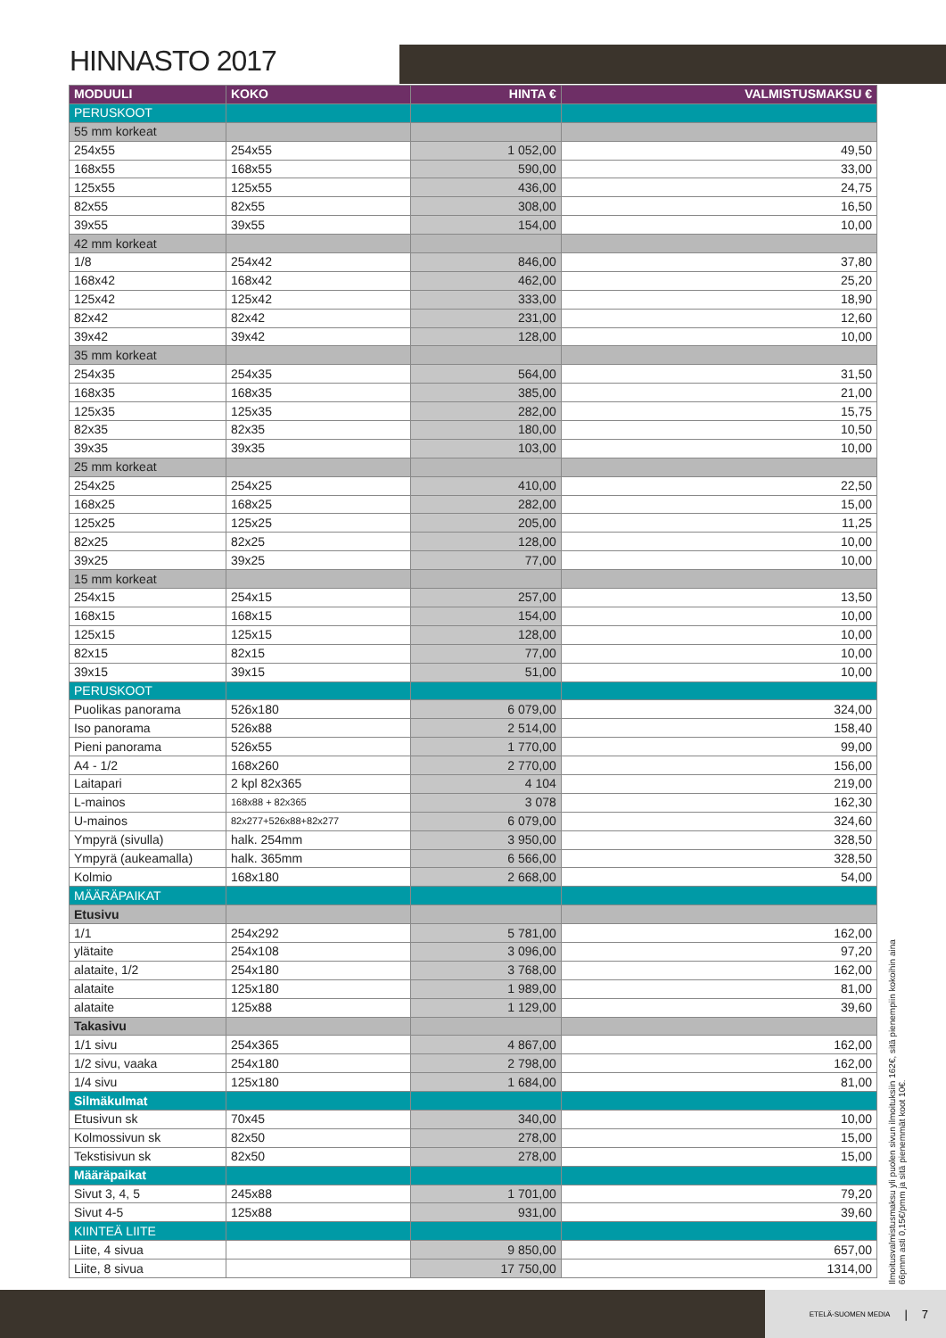HINNASTO 2017
| MODUULI | KOKO | HINTA € | VALMISTUSMAKSU € |
| --- | --- | --- | --- |
| PERUSKOOT | | | |
| 55 mm korkeat | | | |
| 254x55 | 254x55 | 1 052,00 | 49,50 |
| 168x55 | 168x55 | 590,00 | 33,00 |
| 125x55 | 125x55 | 436,00 | 24,75 |
| 82x55 | 82x55 | 308,00 | 16,50 |
| 39x55 | 39x55 | 154,00 | 10,00 |
| 42 mm korkeat | | | |
| 1/8 | 254x42 | 846,00 | 37,80 |
| 168x42 | 168x42 | 462,00 | 25,20 |
| 125x42 | 125x42 | 333,00 | 18,90 |
| 82x42 | 82x42 | 231,00 | 12,60 |
| 39x42 | 39x42 | 128,00 | 10,00 |
| 35 mm korkeat | | | |
| 254x35 | 254x35 | 564,00 | 31,50 |
| 168x35 | 168x35 | 385,00 | 21,00 |
| 125x35 | 125x35 | 282,00 | 15,75 |
| 82x35 | 82x35 | 180,00 | 10,50 |
| 39x35 | 39x35 | 103,00 | 10,00 |
| 25 mm korkeat | | | |
| 254x25 | 254x25 | 410,00 | 22,50 |
| 168x25 | 168x25 | 282,00 | 15,00 |
| 125x25 | 125x25 | 205,00 | 11,25 |
| 82x25 | 82x25 | 128,00 | 10,00 |
| 39x25 | 39x25 | 77,00 | 10,00 |
| 15 mm korkeat | | | |
| 254x15 | 254x15 | 257,00 | 13,50 |
| 168x15 | 168x15 | 154,00 | 10,00 |
| 125x15 | 125x15 | 128,00 | 10,00 |
| 82x15 | 82x15 | 77,00 | 10,00 |
| 39x15 | 39x15 | 51,00 | 10,00 |
| PERUSKOOT | | | |
| Puolikas panorama | 526x180 | 6 079,00 | 324,00 |
| Iso panorama | 526x88 | 2 514,00 | 158,40 |
| Pieni panorama | 526x55 | 1 770,00 | 99,00 |
| A4 - 1/2 | 168x260 | 2 770,00 | 156,00 |
| Laitapari | 2 kpl 82x365 | 4 104 | 219,00 |
| L-mainos | 168x88 + 82x365 | 3 078 | 162,30 |
| U-mainos | 82x277+526x88+82x277 | 6 079,00 | 324,60 |
| Ympyrä (sivulla) | halk. 254mm | 3 950,00 | 328,50 |
| Ympyrä (aukeamalla) | halk. 365mm | 6 566,00 | 328,50 |
| Kolmio | 168x180 | 2 668,00 | 54,00 |
| MÄÄRÄPAIKAT | | | |
| Etusivu | | | |
| 1/1 | 254x292 | 5 781,00 | 162,00 |
| ylätaite | 254x108 | 3 096,00 | 97,20 |
| alataite, 1/2 | 254x180 | 3 768,00 | 162,00 |
| alataite | 125x180 | 1 989,00 | 81,00 |
| alataite | 125x88 | 1 129,00 | 39,60 |
| Takasivu | | | |
| 1/1 sivu | 254x365 | 4 867,00 | 162,00 |
| 1/2 sivu, vaaka | 254x180 | 2 798,00 | 162,00 |
| 1/4 sivu | 125x180 | 1 684,00 | 81,00 |
| Silmäkulmat | | | |
| Etusivun sk | 70x45 | 340,00 | 10,00 |
| Kolmossivun sk | 82x50 | 278,00 | 15,00 |
| Tekstisivun sk | 82x50 | 278,00 | 15,00 |
| Määräpaikat | | | |
| Sivut 3, 4, 5 | 245x88 | 1 701,00 | 79,20 |
| Sivut 4-5 | 125x88 | 931,00 | 39,60 |
| KIINTEÄ LIITE | | | |
| Liite, 4 sivua | | 9 850,00 | 657,00 |
| Liite, 8 sivua | | 17 750,00 | 1314,00 |
Ilmoitusvalmistusmaksu yli puolen sivun ilmoituksiin 162€, sitä pienempiin kokoihin aina 66pmm asti 0,15€/pmm ja sitä pienemmät koot 10€.
ETELÄ-SUOMEN MEDIA | 7